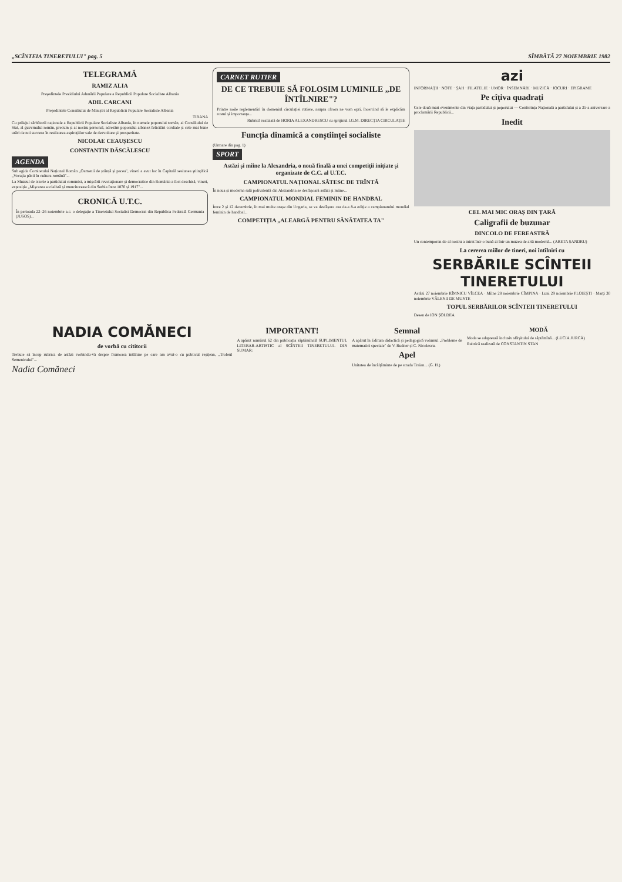„SCÎNTEIA TINERETULUI" pag. 5 SÎMBĂTĂ 27 NOIEMBRIE 1982
TELEGRAMĂ
RAMIZ ALIA
Președintele Prezidiului Adunării Populare a Republicii Populare Socialiste Albania
ADIL CARCANI
Președintele Consiliului de Miniștri al Republicii Populare Socialiste Albania
TIRANA
Cu prilejul sărbătorii naționale a Republicii Populare Socialiste Albania, în numele poporului român, al Consiliului de Stat, al guvernului român, precum și al nostru personal, adresăm poporului albanez felicitări cordiale și cele mai bune urări de noi succese în realizarea aspirațiilor sale de dezvoltare și prosperitate.
NICOLAE CEAUȘESCU
CONSTANTIN DĂSCĂLESCU
AGENDA
Sub egida Comitetului Național Român „Oamenii de știință și pacea", vineri a avut loc în Capitală sesiunea științifică „Vocația păcii în cultura română"...
La Muzeul de istorie a partidului comunist, a mișcării revoluționare și democratice din România a fost deschisă, vineri, expoziția „Mișcarea socialistă și muncitorească din Serbia între 1870 și 1917"...
CRONICĂ U.T.C.
În perioada 22–26 noiembrie a.c. o delegație a Tineretului Socialist Democrat din Republica Federală Germania (JUSOS)...
CARNET RUTIER
DE CE TREBUIE SĂ FOLOSIM LUMINILE „DE ÎNTÎLNIRE"?
Printre noile reglementări în domeniul circulației rutiere, asupra cărora ne vom opri, încercind să le explicăm rostul și importanța...
Rubrică realizată de HORIA ALEXANDRESCU cu sprijinul I.G.M. DIRECȚIA CIRCULAȚIE
Funcția dinamică a conștiinței socialiste
(Urmare din pag. 1)
SPORT
Astăzi și mîine la Alexandria, o nouă finală a unei competiții inițiate și organizate de C.C. al U.T.C.
CAMPIONATUL NAȚIONAL SĂTESC DE TRÎNTĂ
În noua și moderna sală polivalentă din Alexandria se desfășoară astăzi și mîine...
CAMPIONATUL MONDIAL FEMININ DE HANDBAL
Între 2 și 12 decembrie, în mai multe orașe din Ungaria, se va desfășura cea de-a 8-a ediție a campionatului mondial feminin de handbal...
COMPETIȚIA „ALEARGĂ PENTRU SĂNĂTATEA TA"
azi
INFORMAȚII · NOTE · ȘAH · FILATELIE · UMOR · ÎNSEMNĂRI · MUZICĂ · JOCURI · EPIGRAME
Pe cîțiva quadrați
Cele două mari evenimente din viața partidului și poporului — Conferința Națională a partidului și a 35-a aniversare a proclamării Republicii...
Inedit
CEL MAI MIC ORAȘ DIN ȚARĂ
Caligrafii de buzunar
DINCOLO DE FEREASTRĂ
Un contemporan de-al nostru a intrat într-o bună zi într-un muzeu de artă modernă... (ARETA ȘANDRU)
La cererea miilor de tineri, noi întîlniri cu
SERBĂRILE SCÎNTEII TINERETULUI
Astăzi 27 noiembrie RÎMNICU VÎLCEA · Mîine 28 noiembrie CÎMPINA · Luni 29 noiembrie PLOIEȘTI · Marți 30 noiembrie VĂLENII DE MUNTE
TOPUL SERBĂRILOR SCÎNTEII TINERETULUI
Desen de ION ȘOLDEA
NADIA COMĂNECI
de vorbă cu cititorii
Trebuie să încep rubrica de astăzi vorbindu-vă despre frumoasa întîlnire pe care am avut-o cu publicul reșițean, „Trofeul Semenicului"...
Nadia Comăneci
IMPORTANT!
A apărut numărul 62 din publicația săptămînală SUPLIMENTUL LITERAR-ARTISTIC al SCÎNTEII TINERETULUI. DIN SUMAR:
Semnal
A apărut în Editura didactică și pedagogică volumul „Probleme de matematici speciale" de V. Rudner și C. Nicolescu.
Apel
Unitatea de încălțăminte de pe strada Traian... (G. H.)
MODĂ
Moda se adaptează inclusiv sfîrșitului de săptămînă... (LUCIA JURCĂ)
Rubrică realizată de CONSTANTIN STAN